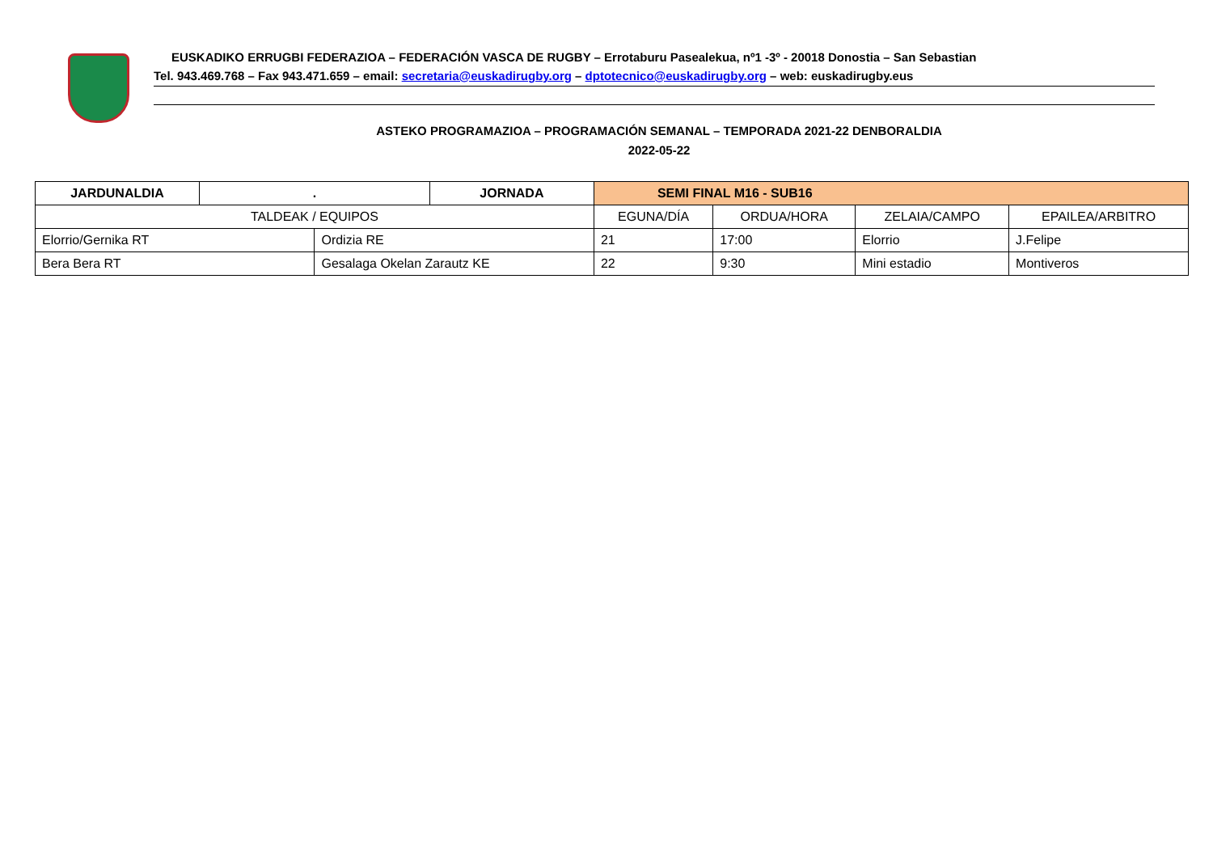EUSKADIKO ERRUGBI FEDERAZIOA – FEDERACIÓN VASCA DE RUGBY – Errotaburu Pasealekua, nº1 -3º - 20018 Donostia – San Sebastian
Tel. 943.469.768 – Fax 943.471.659 – email: secretaria@euskadirugby.org – dptotecnico@euskadirugby.org – web: euskadirugby.eus
ASTEKO PROGRAMAZIOA – PROGRAMACIÓN SEMANAL – TEMPORADA 2021-22 DENBORALDIA
2022-05-22
| JARDUNALDIA | . | | JORNADA | SEMI FINAL M16 - SUB16 | | | |
| --- | --- | --- | --- | --- | --- | --- | --- |
| TALDEAK / EQUIPOS | | | | EGUNA/DÍA | ORDUA/HORA | ZELAIA/CAMPO | EPAILEA/ARBITRO |
| Elorrio/Gernika RT | | Ordizia RE | | 21 | 17:00 | Elorrio | J.Felipe |
| Bera Bera RT | | Gesalaga Okelan Zarautz KE | | 22 | 9:30 | Mini estadio | Montiveros |